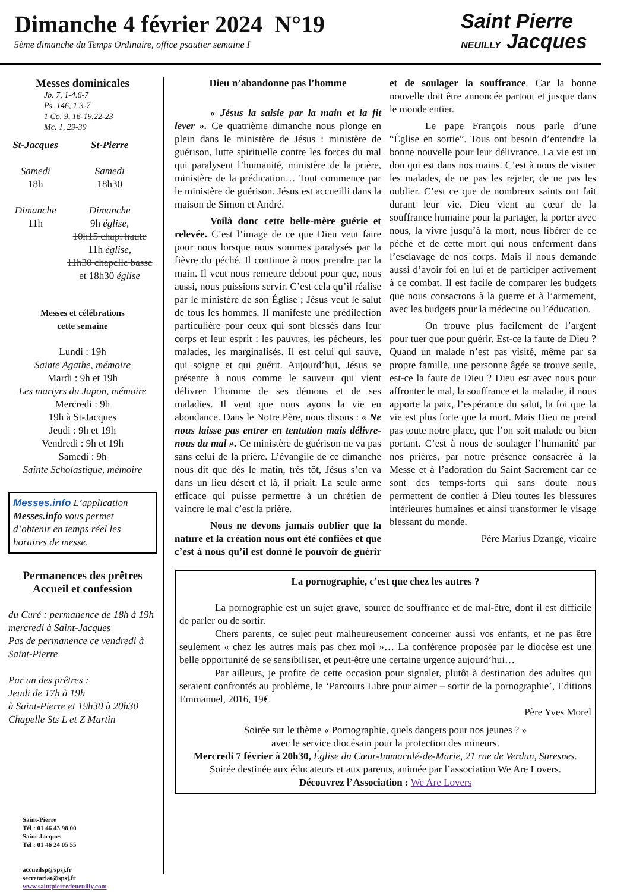Dimanche 4 février 2024 N°19
5ème dimanche du Temps Ordinaire, office psautier semaine I
Saint Pierre
NEUILLY Jacques
Messes dominicales
Jb. 7, 1-4.6-7
Ps. 146, 1.3-7
1 Co. 9, 16-19.22-23
Mc. 1, 29-39
St-Jacques
Samedi
18h
Dimanche
11h
St-Pierre
Samedi
18h30
Dimanche
9h église,
10h15 chap. haute
11h église,
11h30 chapelle basse
et 18h30 église
Messes et célébrations
cette semaine
Lundi : 19h
Sainte Agathe, mémoire
Mardi : 9h et 19h
Les martyrs du Japon, mémoire
Mercredi : 9h
19h à St-Jacques
Jeudi : 9h et 19h
Vendredi : 9h et 19h
Samedi : 9h
Sainte Scholastique, mémoire
Messes.info L’application Messes.info vous permet d’obtenir en temps réel les horaires de messe.
Permanences des prêtres
Accueil et confession
du Curé : permanence de 18h à 19h
mercredi à Saint-Jacques
Pas de permanence ce vendredi à Saint-Pierre
Par un des prêtres :
Jeudi de 17h à 19h
à Saint-Pierre et 19h30 à 20h30 Chapelle Sts L et Z Martin
Saint-Pierre
Tél : 01 46 43 98 00
Saint-Jacques
Tél : 01 46 24 05 55
accueilsp@spsj.fr
secretariat@spsj.fr
www.saintpierredeneuilly.com
Dieu n’abandonne pas l’homme
« Jésus la saisie par la main et la fit lever ». Ce quatrième dimanche nous plonge en plein dans le ministère de Jésus : ministère de guérison, lutte spirituelle contre les forces du mal qui paralysent l’humanité, ministère de la prière, ministère de la prédication… Tout commence par le ministère de guérison. Jésus est accueilli dans la maison de Simon et André.
Voilà donc cette belle-mère guérie et relevée. C’est l’image de ce que Dieu veut faire pour nous lorsque nous sommes paralysés par la fièvre du péché. Il continue à nous prendre par la main. Il veut nous remettre debout pour que, nous aussi, nous puissions servir. C’est cela qu’il réalise par le ministère de son Église ; Jésus veut le salut de tous les hommes. Il manifeste une prédilection particulière pour ceux qui sont blessés dans leur corps et leur esprit : les pauvres, les pécheurs, les malades, les marginalisés. Il est celui qui sauve, qui soigne et qui guérit. Aujourd’hui, Jésus se présente à nous comme le sauveur qui vient délivrer l’homme de ses démons et de ses maladies. Il veut que nous ayons la vie en abondance. Dans le Notre Père, nous disons : « Ne nous laisse pas entrer en tentation mais délivre-nous du mal ». Ce ministère de guérison ne va pas sans celui de la prière. L’évangile de ce dimanche nous dit que dès le matin, très tôt, Jésus s’en va dans un lieu désert et là, il priait. La seule arme efficace qui puisse permettre à un chrétien de vaincre le mal c’est la prière.
Nous ne devons jamais oublier que la nature et la création nous ont été confiées et que c’est à nous qu’il est donné le pouvoir de guérir et de soulager la souffrance. Car la bonne nouvelle doit être annoncée partout et jusque dans le monde entier.
Le pape François nous parle d’une “Église en sortie”. Tous ont besoin d’entendre la bonne nouvelle pour leur délivrance. La vie est un don qui est dans nos mains. C’est à nous de visiter les malades, de ne pas les rejeter, de ne pas les oublier. C’est ce que de nombreux saints ont fait durant leur vie. Dieu vient au cœur de la souffrance humaine pour la partager, la porter avec nous, la vivre jusqu’à la mort, nous libérer de ce péché et de cette mort qui nous enferment dans l’esclavage de nos corps. Mais il nous demande aussi d’avoir foi en lui et de participer activement à ce combat. Il est facile de comparer les budgets que nous consacrons à la guerre et à l’armement, avec les budgets pour la médecine ou l’éducation.
On trouve plus facilement de l’argent pour tuer que pour guérir. Est-ce la faute de Dieu ? Quand un malade n’est pas visité, même par sa propre famille, une personne âgée se trouve seule, est-ce la faute de Dieu ? Dieu est avec nous pour affronter le mal, la souffrance et la maladie, il nous apporte la paix, l’espérance du salut, la foi que la vie est plus forte que la mort. Mais Dieu ne prend pas toute notre place, que l’on soit malade ou bien portant. C’est à nous de soulager l’humanité par nos prières, par notre présence consacrée à la Messe et à l’adoration du Saint Sacrement car ce sont des temps-forts qui sans doute nous permettent de confier à Dieu toutes les blessures intérieures humaines et ainsi transformer le visage blessant du monde.
Père Marius Dzangé, vicaire
La pornographie, c’est que chez les autres ?
La pornographie est un sujet grave, source de souffrance et de mal-être, dont il est difficile de parler ou de sortir.
Chers parents, ce sujet peut malheureusement concerner aussi vos enfants, et ne pas être seulement « chez les autres mais pas chez moi »… La conférence proposée par le diocèse est une belle opportunité de se sensibiliser, et peut-être une certaine urgence aujourd’hui…
Par ailleurs, je profite de cette occasion pour signaler, plutôt à destination des adultes qui seraient confrontés au problème, le ‘Parcours Libre pour aimer – sortir de la pornographie’, Editions Emmanuel, 2016, 19€.
Père Yves Morel
Soirée sur le thème « Pornographie, quels dangers pour nos jeunes ? »
avec le service diocésain pour la protection des mineurs.
Mercredi 7 février à 20h30, Église du Cœur-Immaculé-de-Marie, 21 rue de Verdun, Suresnes.
Soirée destinée aux éducateurs et aux parents, animée par l’association We Are Lovers.
Découvrez l’Association : We Are Lovers